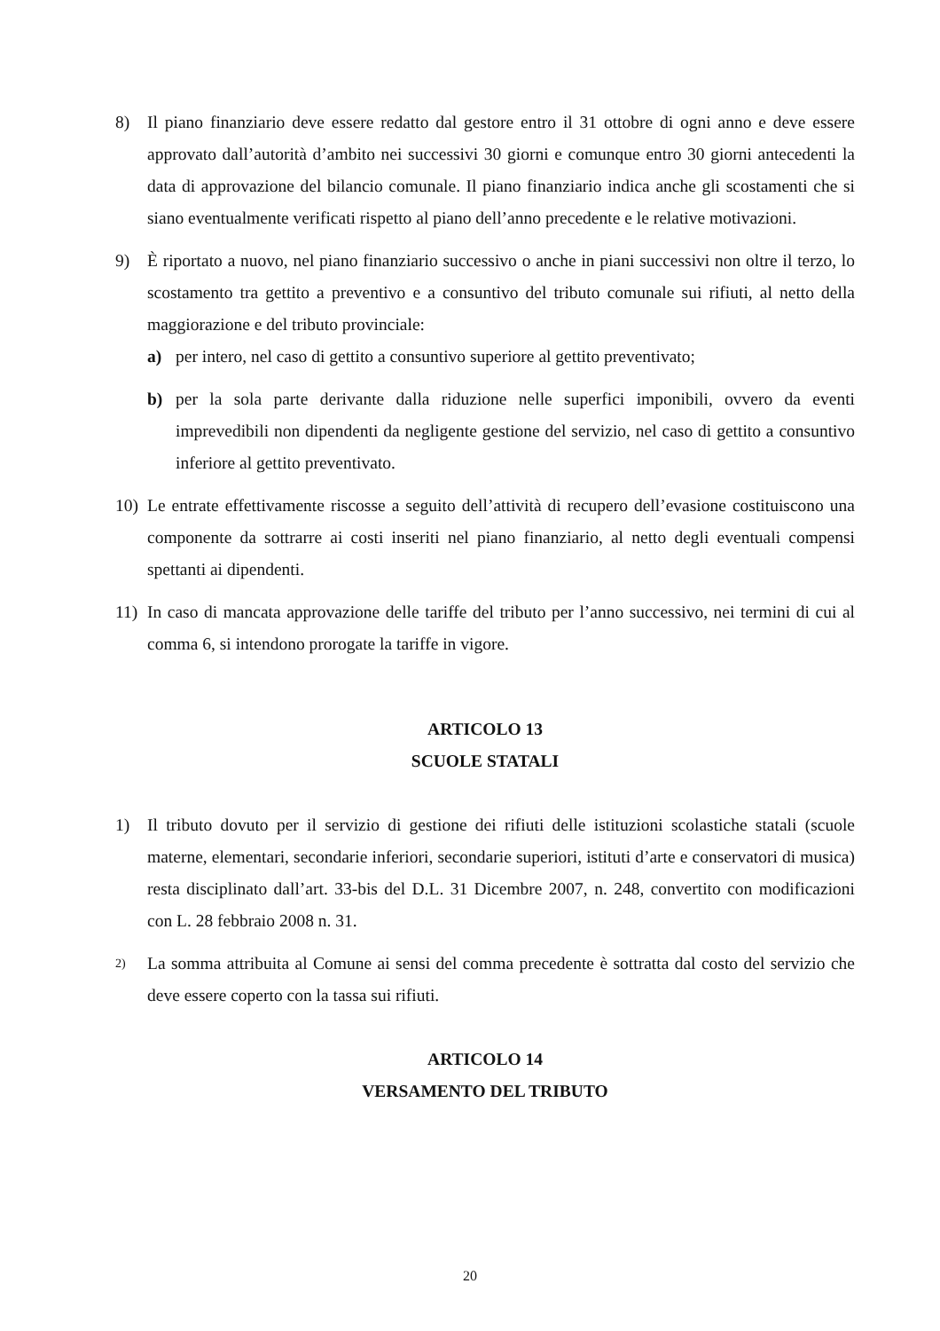8) Il piano finanziario deve essere redatto dal gestore entro il 31 ottobre di ogni anno e deve essere approvato dall’autorità d’ambito nei successivi 30 giorni e comunque entro 30 giorni antecedenti la data di approvazione del bilancio comunale. Il piano finanziario indica anche gli scostamenti che si siano eventualmente verificati rispetto al piano dell’anno precedente e le relative motivazioni.
9) È riportato a nuovo, nel piano finanziario successivo o anche in piani successivi non oltre il terzo, lo scostamento tra gettito a preventivo e a consuntivo del tributo comunale sui rifiuti, al netto della maggiorazione e del tributo provinciale:
a) per intero, nel caso di gettito a consuntivo superiore al gettito preventivato;
b) per la sola parte derivante dalla riduzione nelle superfici imponibili, ovvero da eventi imprevedibili non dipendenti da negligente gestione del servizio, nel caso di gettito a consuntivo inferiore al gettito preventivato.
10) Le entrate effettivamente riscosse a seguito dell’attività di recupero dell’evasione costituiscono una componente da sottrarre ai costi inseriti nel piano finanziario, al netto degli eventuali compensi spettanti ai dipendenti.
11) In caso di mancata approvazione delle tariffe del tributo per l’anno successivo, nei termini di cui al comma 6, si intendono prorogate la tariffe in vigore.
ARTICOLO 13
SCUOLE STATALI
1) Il tributo dovuto per il servizio di gestione dei rifiuti delle istituzioni scolastiche statali (scuole materne, elementari, secondarie inferiori, secondarie superiori, istituti d’arte e conservatori di musica) resta disciplinato dall’art. 33-bis del D.L. 31 Dicembre 2007, n. 248, convertito con modificazioni con L. 28 febbraio 2008 n. 31.
2) La somma attribuita al Comune ai sensi del comma precedente è sottratta dal costo del servizio che deve essere coperto con la tassa sui rifiuti.
ARTICOLO 14
VERSAMENTO DEL TRIBUTO
20